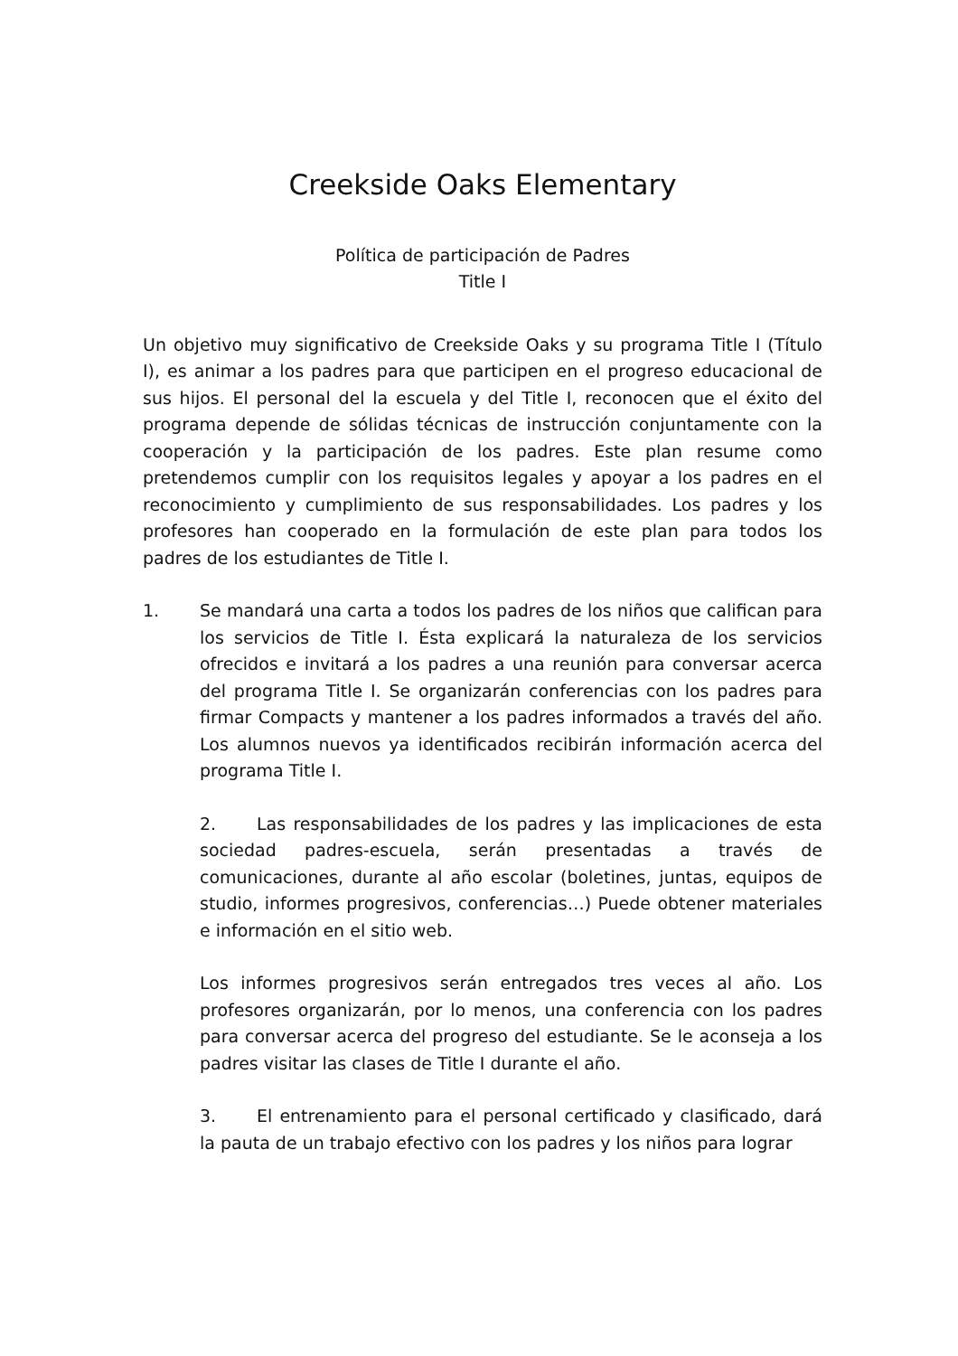Creekside Oaks Elementary
Política de participación de Padres
Title I
Un objetivo muy significativo de Creekside Oaks y su programa Title I (Título I), es animar a los padres para que participen en el progreso educacional de sus hijos. El personal del la escuela y del Title I, reconocen que el éxito del programa depende de sólidas técnicas de instrucción conjuntamente con la cooperación y la participación de los padres. Este plan resume como pretendemos cumplir con los requisitos legales y apoyar a los padres en el reconocimiento y cumplimiento de sus responsabilidades. Los padres y los profesores han cooperado en la formulación de este plan para todos los padres de los estudiantes de Title I.
1. Se mandará una carta a todos los padres de los niños que califican para los servicios de Title I. Ésta explicará la naturaleza de los servicios ofrecidos e invitará a los padres a una reunión para conversar acerca del programa Title I. Se organizarán conferencias con los padres para firmar Compacts y mantener a los padres informados a través del año. Los alumnos nuevos ya identificados recibirán información acerca del programa Title I.
2. Las responsabilidades de los padres y las implicaciones de esta sociedad padres-escuela, serán presentadas a través de comunicaciones, durante al año escolar (boletines, juntas, equipos de studio, informes progresivos, conferencias…) Puede obtener materiales e información en el sitio web.
Los informes progresivos serán entregados tres veces al año. Los profesores organizarán, por lo menos, una conferencia con los padres para conversar acerca del progreso del estudiante. Se le aconseja a los padres visitar las clases de Title I durante el año.
3. El entrenamiento para el personal certificado y clasificado, dará la pauta de un trabajo efectivo con los padres y los niños para lograr